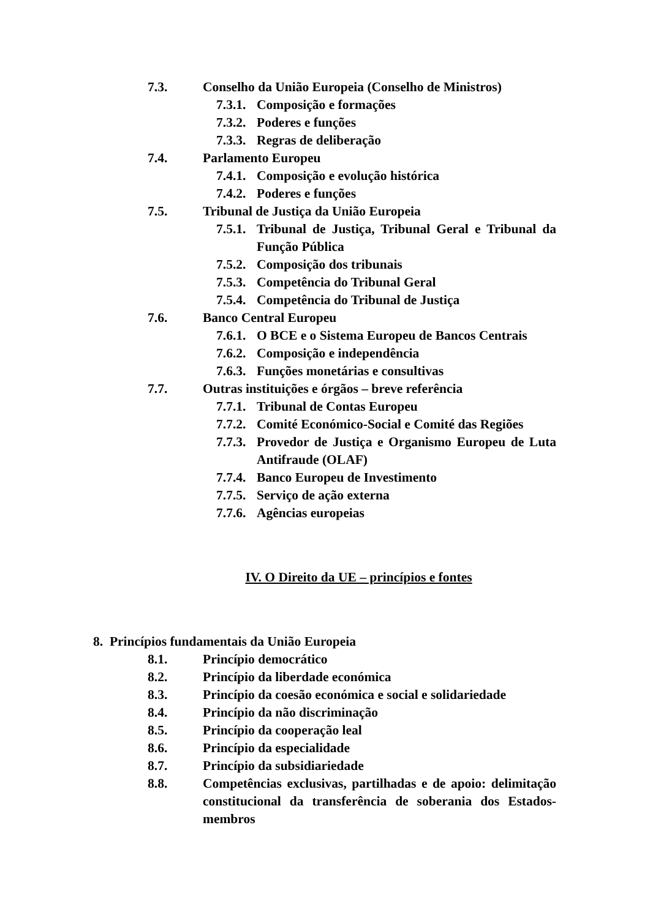7.3. Conselho da União Europeia (Conselho de Ministros)
7.3.1. Composição e formações
7.3.2. Poderes e funções
7.3.3. Regras de deliberação
7.4. Parlamento Europeu
7.4.1. Composição e evolução histórica
7.4.2. Poderes e funções
7.5. Tribunal de Justiça da União Europeia
7.5.1. Tribunal de Justiça, Tribunal Geral e Tribunal da Função Pública
7.5.2. Composição dos tribunais
7.5.3. Competência do Tribunal Geral
7.5.4. Competência do Tribunal de Justiça
7.6. Banco Central Europeu
7.6.1. O BCE e o Sistema Europeu de Bancos Centrais
7.6.2. Composição e independência
7.6.3. Funções monetárias e consultivas
7.7. Outras instituições e órgãos – breve referência
7.7.1. Tribunal de Contas Europeu
7.7.2. Comité Económico-Social e Comité das Regiões
7.7.3. Provedor de Justiça e Organismo Europeu de Luta Antifraude (OLAF)
7.7.4. Banco Europeu de Investimento
7.7.5. Serviço de ação externa
7.7.6. Agências europeias
IV. O Direito da UE – princípios e fontes
8. Princípios fundamentais da União Europeia
8.1. Princípio democrático
8.2. Princípio da liberdade económica
8.3. Princípio da coesão económica e social e solidariedade
8.4. Princípio da não discriminação
8.5. Princípio da cooperação leal
8.6. Princípio da especialidade
8.7. Princípio da subsidiariedade
8.8. Competências exclusivas, partilhadas e de apoio: delimitação constitucional da transferência de soberania dos Estados-membros